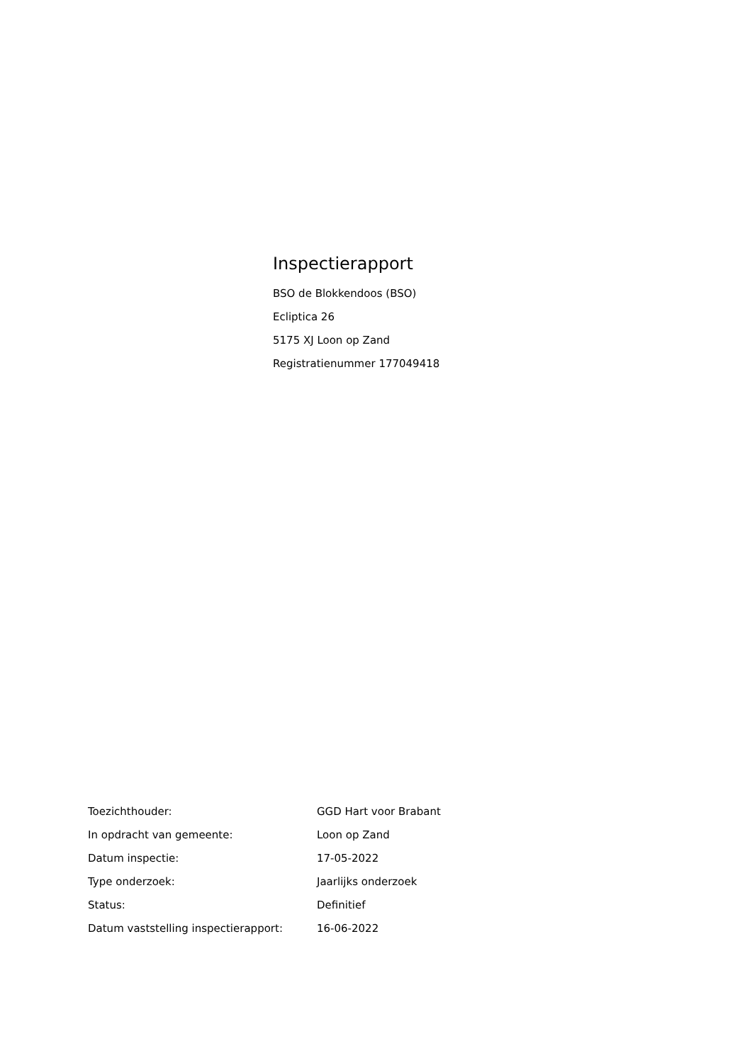Inspectierapport
BSO de Blokkendoos (BSO)
Ecliptica 26
5175 XJ Loon op Zand
Registratienummer 177049418
| Toezichthouder: | GGD Hart voor Brabant |
| In opdracht van gemeente: | Loon op Zand |
| Datum inspectie: | 17-05-2022 |
| Type onderzoek: | Jaarlijks onderzoek |
| Status: | Definitief |
| Datum vaststelling inspectierapport: | 16-06-2022 |